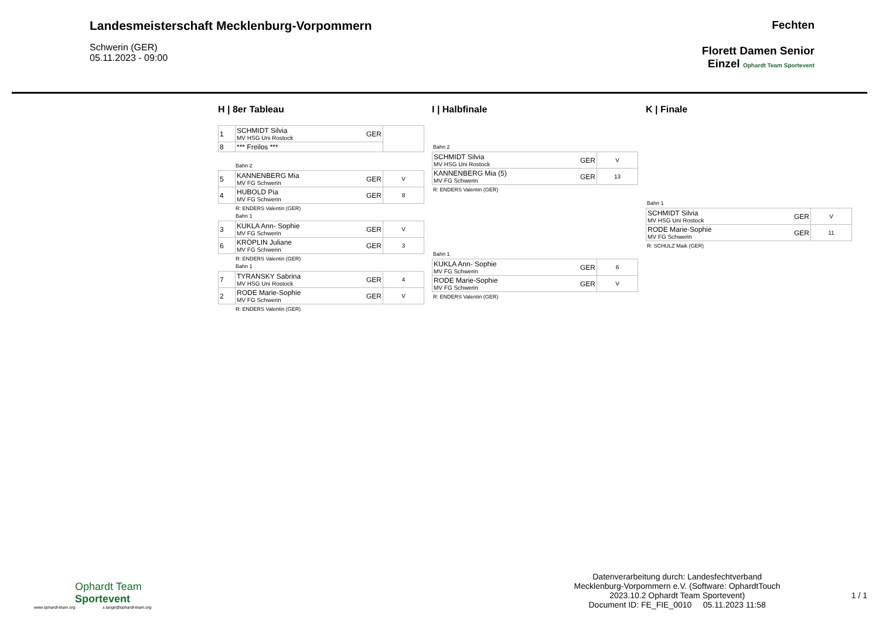Landesmeisterschaft Mecklenburg-Vorpommern
Schwerin (GER)
05.11.2023 - 09:00
Fechten
Florett Damen Senior
Einzel Ophardt Team Sportevent
H | 8er Tableau
| 1 | SCHMIDT Silvia MV HSG Uni Rostock | GER | |
| 8 | *** Freilos *** | | |
Bahn 2
| 5 | KANNENBERG Mia MV FG Schwerin | GER | V |
| 4 | HUBOLD Pia MV FG Schwerin | GER | 8 |
R: ENDERS Valentin (GER)
Bahn 1
| 3 | KUKLA Ann- Sophie MV FG Schwerin | GER | V |
| 6 | KRÖPLIN Juliane MV FG Schwerin | GER | 3 |
R: ENDERS Valentin (GER)
Bahn 1
| 7 | TYRANSKY Sabrina MV HSG Uni Rostock | GER | 4 |
| 2 | RODE Marie-Sophie MV FG Schwerin | GER | V |
R: ENDERS Valentin (GER)
I | Halbfinale
Bahn 2
| SCHMIDT Silvia MV HSG Uni Rostock | GER | V |
| KANNENBERG Mia (5) MV FG Schwerin | GER | 13 |
R: ENDERS Valentin (GER)
Bahn 1
| KUKLA Ann- Sophie MV FG Schwerin | GER | 6 |
| RODE Marie-Sophie MV FG Schwerin | GER | V |
R: ENDERS Valentin (GER)
K | Finale
Bahn 1
| SCHMIDT Silvia MV HSG Uni Rostock | GER | V |
| RODE Marie-Sophie MV FG Schwerin | GER | 11 |
R: SCHULZ Maik (GER)
Ophardt Team
Sportevent
www.ophardt-team.org s.lange@ophardt-team.org
Datenverarbeitung durch: Landesfechtverband
Mecklenburg-Vorpommern e.V. (Software: OphardtTouch
2023.10.2 Ophardt Team Sportevent)
Document ID: FE_FIE_0010 05.11.2023 11:58
1 / 1